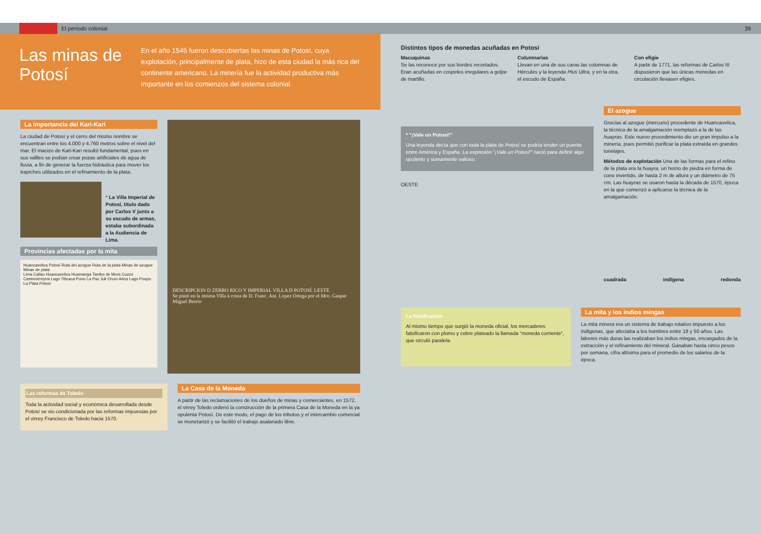El período colonial
Las minas de Potosí
En el año 1545 fueron descubiertas las minas de Potosí, cuya explotación, principalmente de plata, hizo de esta ciudad la más rica del continente americano. La minería fue la actividad productiva más importante en los comienzos del sistema colonial.
La importancia del Kari-Kari
La ciudad de Potosí y el cerro del mismo nombre se encuentran entre los 4.000 y 4.760 metros sobre el nivel del mar. El macizo de Kari-Kari resultó fundamental, pues en sus vallles se podían crear pozas artificiales de agua de lluvia, a fin de generar la fuerza hidráulica para mover los trapiches utilizados en el refinamiento de la plata.
* La Villa Imperial de Potosí, título dado por Carlos V junto a su escudo de armas, estaba subordinada a la Audiencia de Lima.
Provincias afectadas por la mita
Huancavelica Potosí Ruta del azogue Ruta de la plata Minas de azogue Minas de plata
Lima Callao Huancavelica Huamanga Tambo de Mora Cuzco Castrovirreyna Lago Titicaca Puno La Paz Juli Oruro Arica Lago Poopo La Plata Potosí
DESCRIPCION D ZERRO RICO Y IMPERIAL VILLA D POTOSÍ. LESTE
Se pintò en la misma Villa à costa de D. Franc. Ant. Lopez Ortega por el Mro. Gaspar Miguel Berrío
Las reformas de Toledo
Toda la actividad social y económica desarrollada desde Potosí se vio condicionada por las reformas impuestas por el virrey Francisco de Toledo hacia 1570.
La Casa de la Moneda
A partir de las reclamaciones de los dueños de minas y comerciantes, en 1572, el virrey Toledo ordenó la construcción de la primera Casa de la Moneda en la ya opulenta Potosí. De este modo, el pago de los tributos y el intercambio comercial se monetarizó y se facilitó el trabajo asalariado libre.
39
Distintos tipos de monedas acuñadas en Potosí
Macuquinas
Se las reconoce por sus bordes recortados. Eran acuñadas en cospeles irregulares a golpe de martillo.
Columnarias
Llevan en una de sus caras las columnas de Hércules y la leyenda Plus Ultra, y en la otra, el escudo de España.
Con efigie
A partir de 1771, las reformas de Carlos III dispusieron que las únicas monedas en circulación llevasen efigies.
* “¡Vale un Potosí!”
Una leyenda decía que con toda la plata de Potosí se podría tender un puente entre América y España. La expresión “¡Vale un Potosí!” nació para definir algo opulento y sumamente valioso.
OESTE
El azogue
Gracias al azogue (mercurio) procedente de Huancavelica, la técnica de la amalgamación reemplazó a la de las huayras. Este nuevo procedimiento dio un gran impulso a la minería, pues permitió purificar la plata extraída en grandes tonelajes.
Métodos de explotación Una de las formas para el refino de la plata era la huayra, un horno de piedra en forma de cono invertido, de hasta 2 m de altura y un diámetro de 75 cm. Las huayras se usaron hasta la década de 1570, época en la que comenzó a aplicarse la técnica de la amalgamación.
cuadrada indígena redonda
La falsificación
Al mismo tiempo que surgió la moneda oficial, los mercaderes falsificaron con plomo y cobre plateado la llamada “moneda corriente”, que circuló paralela.
La mita y los indios mingas
La mita minera era un sistema de trabajo rotativo impuesto a los indígenas, que afectaba a los hombres entre 18 y 50 años. Las labores más duras las realizaban los indios mingas, encargados de la extracción y el refinamiento del mineral. Ganaban hasta cinco pesos por semana, cifra altísima para el promedio de los salarios de la época.